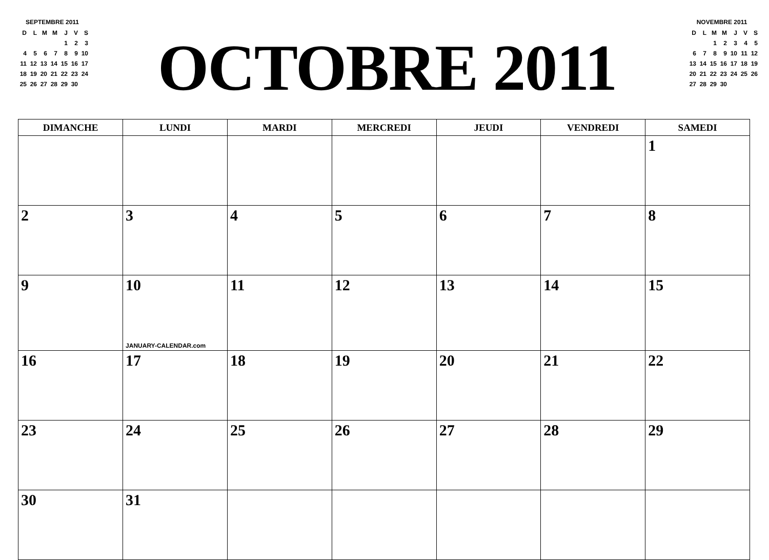SEPTEMBRE 2011
| D | L | M | M | J | V | S |
| | | | | 1 | 2 | 3 |
| 4 | 5 | 6 | 7 | 8 | 9 | 10 |
| 11 | 12 | 13 | 14 | 15 | 16 | 17 |
| 18 | 19 | 20 | 21 | 22 | 23 | 24 |
| 25 | 26 | 27 | 28 | 29 | 30 | |
OCTOBRE 2011
NOVEMBRE 2011
| D | L | M | M | J | V | S |
| | | 1 | 2 | 3 | 4 | 5 |
| 6 | 7 | 8 | 9 | 10 | 11 | 12 |
| 13 | 14 | 15 | 16 | 17 | 18 | 19 |
| 20 | 21 | 22 | 23 | 24 | 25 | 26 |
| 27 | 28 | 29 | 30 | | | |
| DIMANCHE | LUNDI | MARDI | MERCREDI | JEUDI | VENDREDI | SAMEDI |
| --- | --- | --- | --- | --- | --- | --- |
| | | | | | | 1 |
| 2 | 3 | 4 | 5 | 6 | 7 | 8 |
| 9 | 10 JANUARY-CALENDAR.com | 11 | 12 | 13 | 14 | 15 |
| 16 | 17 | 18 | 19 | 20 | 21 | 22 |
| 23 | 24 | 25 | 26 | 27 | 28 | 29 |
| 30 | 31 | | | | | |